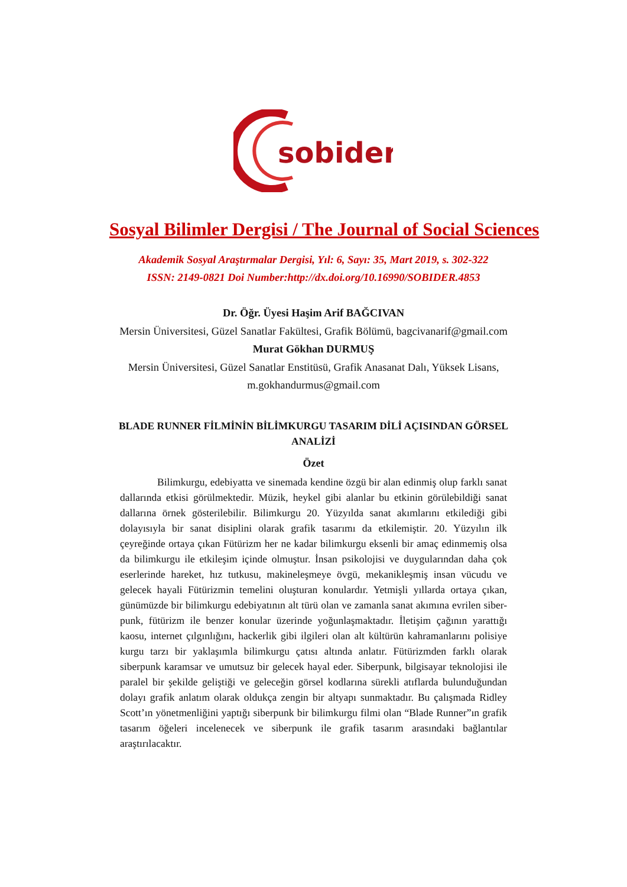sobider
Sosyal Bilimler Dergisi / The Journal of Social Sciences
Akademik Sosyal Araştırmalar Dergisi, Yıl: 6, Sayı: 35, Mart 2019, s. 302-322
ISSN: 2149-0821 Doi Number:http://dx.doi.org/10.16990/SOBIDER.4853
Dr. Öğr. Üyesi Haşim Arif BAĞCIVAN
Mersin Üniversitesi, Güzel Sanatlar Fakültesi, Grafik Bölümü, bagcivanarif@gmail.com
Murat Gökhan DURMUŞ
Mersin Üniversitesi, Güzel Sanatlar Enstitüsü, Grafik Anasanat Dalı, Yüksek Lisans,
m.gokhandurmus@gmail.com
BLADE RUNNER FİLMİNİN BİLİMKURGU TASARIM DİLİ AÇISINDAN GÖRSEL ANALİZİ
Özet
Bilimkurgu, edebiyatta ve sinemada kendine özgü bir alan edinmiş olup farklı sanat dallarında etkisi görülmektedir. Müzik, heykel gibi alanlar bu etkinin görülebildiği sanat dallarına örnek gösterilebilir. Bilimkurgu 20. Yüzyılda sanat akımlarını etkilediği gibi dolayısıyla bir sanat disiplini olarak grafik tasarımı da etkilemiştir. 20. Yüzyılın ilk çeyreğinde ortaya çıkan Fütürizm her ne kadar bilimkurgu eksenli bir amaç edinmemiş olsa da bilimkurgu ile etkileşim içinde olmuştur. İnsan psikolojisi ve duygularından daha çok eserlerinde hareket, hız tutkusu, makineleşmeye övgü, mekanikleşmiş insan vücudu ve gelecek hayali Fütürizmin temelini oluşturan konulardır. Yetmişli yıllarda ortaya çıkan, günümüzde bir bilimkurgu edebiyatının alt türü olan ve zamanla sanat akımına evrilen siber-punk, fütürizm ile benzer konular üzerinde yoğunlaşmaktadır. İletişim çağının yarattığı kaosu, internet çılgınlığını, hackerlik gibi ilgileri olan alt kültürün kahramanlarını polisiye kurgu tarzı bir yaklaşımla bilimkurgu çatısı altında anlatır. Fütürizmden farklı olarak siberpunk karamsar ve umutsuz bir gelecek hayal eder. Siberpunk, bilgisayar teknolojisi ile paralel bir şekilde geliştiği ve geleceğin görsel kodlarına sürekli atıflarda bulunduğundan dolayı grafik anlatım olarak oldukça zengin bir altyapı sunmaktadır. Bu çalışmada Ridley Scott’ın yönetmenliğini yaptığı siberpunk bir bilimkurgu filmi olan “Blade Runner”ın grafik tasarım öğeleri incelenecek ve siberpunk ile grafik tasarım arasındaki bağlantılar araştırılacaktır.